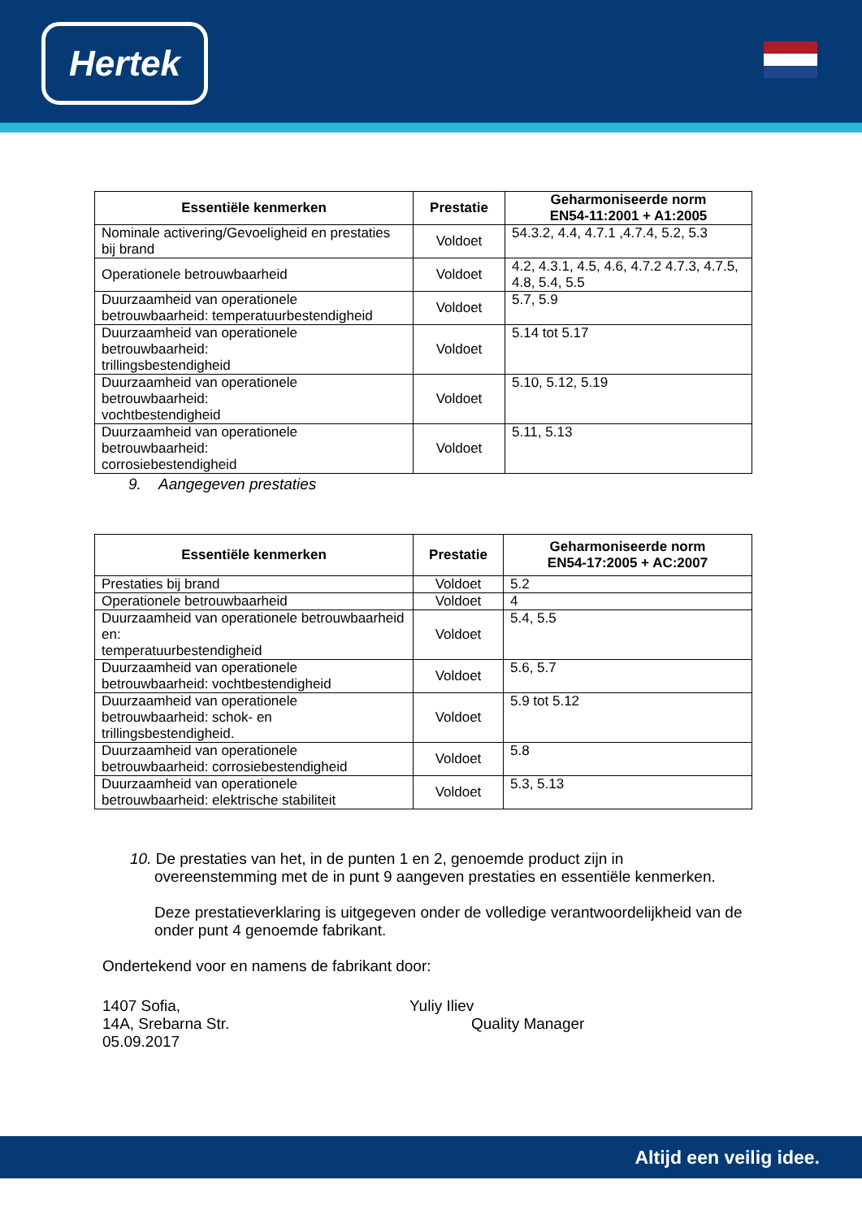Hertek
| Essentiële kenmerken | Prestatie | Geharmoniseerde norm EN54-11:2001 + A1:2005 |
| --- | --- | --- |
| Nominale activering/Gevoeligheid en prestaties bij brand | Voldoet | 54.3.2, 4.4, 4.7.1 ,4.7.4, 5.2, 5.3 |
| Operationele betrouwbaarheid | Voldoet | 4.2, 4.3.1, 4.5, 4.6, 4.7.2 4.7.3, 4.7.5, 4.8, 5.4, 5.5 |
| Duurzaamheid van operationele betrouwbaarheid: temperatuurbestendigheid | Voldoet | 5.7, 5.9 |
| Duurzaamheid van operationele betrouwbaarheid: trillingsbestendigheid | Voldoet | 5.14 tot 5.17 |
| Duurzaamheid van operationele betrouwbaarheid: vochtbestendigheid | Voldoet | 5.10, 5.12, 5.19 |
| Duurzaamheid van operationele betrouwbaarheid: corrosiebestendigheid | Voldoet | 5.11, 5.13 |
9. Aangegeven prestaties
| Essentiële kenmerken | Prestatie | Geharmoniseerde norm EN54-17:2005 + AC:2007 |
| --- | --- | --- |
| Prestaties bij brand | Voldoet | 5.2 |
| Operationele betrouwbaarheid | Voldoet | 4 |
| Duurzaamheid van operationele betrouwbaarheid en: temperatuurbestendigheid | Voldoet | 5.4, 5.5 |
| Duurzaamheid van operationele betrouwbaarheid: vochtbestendigheid | Voldoet | 5.6, 5.7 |
| Duurzaamheid van operationele betrouwbaarheid: schok- en trillingsbestendigheid. | Voldoet | 5.9 tot 5.12 |
| Duurzaamheid van operationele betrouwbaarheid: corrosiebestendigheid | Voldoet | 5.8 |
| Duurzaamheid van operationele betrouwbaarheid: elektrische stabiliteit | Voldoet | 5.3, 5.13 |
10. De prestaties van het, in de punten 1 en 2, genoemde product zijn in overeenstemming met de in punt 9 aangeven prestaties en essentiële kenmerken.
Deze prestatieverklaring is uitgegeven onder de volledige verantwoordelijkheid van de onder punt 4 genoemde fabrikant.
Ondertekend voor en namens de fabrikant door:
1407 Sofia,
14A, Srebarna Str.
05.09.2017
Yuliy Iliev
Quality Manager
Altijd een veilig idee.